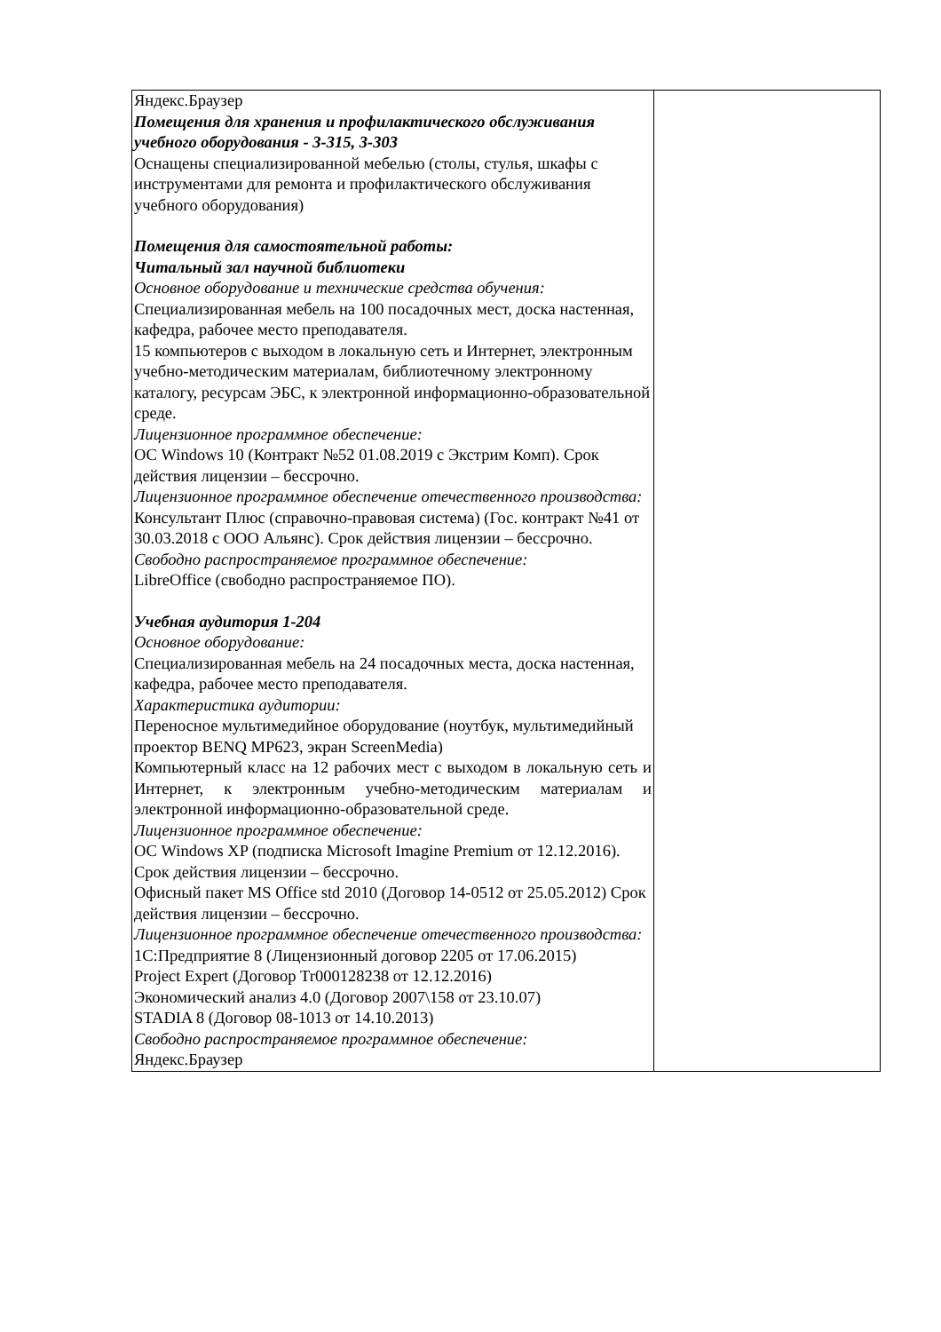| Яндекс.Браузер Помещения для хранения и профилактического обслуживания учебного оборудования - 3-315, 3-303 Оснащены специализированной мебелью (столы, стулья, шкафы с инструментами для ремонта и профилактического обслуживания учебного оборудования) Помещения для самостоятельной работы: Читальный зал научной библиотеки Основное оборудование и технические средства обучения: Специализированная мебель на 100 посадочных мест, доска настенная, кафедра, рабочее место преподавателя. 15 компьютеров с выходом в локальную сеть и Интернет, электронным учебно-методическим материалам, библиотечному электронному каталогу, ресурсам ЭБС, к электронной информационно-образовательной среде. Лицензионное программное обеспечение: ОС Windows 10 (Контракт №52 01.08.2019 с Экстрим Комп). Срок действия лицензии – бессрочно. Лицензионное программное обеспечение отечественного производства: Консультант Плюс (справочно-правовая система) (Гос. контракт №41 от 30.03.2018 с ООО Альянс). Срок действия лицензии – бессрочно. Свободно распространяемое программное обеспечение: LibreOffice (свободно распространяемое ПО). Учебная аудитория 1-204 Основное оборудование: Специализированная мебель на 24 посадочных места, доска настенная, кафедра, рабочее место преподавателя. Характеристика аудитории: Переносное мультимедийное оборудование (ноутбук, мультимедийный проектор BENQ MP623, экран ScreenMedia) Компьютерный класс на 12 рабочих мест с выходом в локальную сеть и Интернет, к электронным учебно-методическим материалам и электронной информационно-образовательной среде. Лицензионное программное обеспечение: ОС Windows XP (подписка Microsoft Imagine Premium от 12.12.2016). Срок действия лицензии – бессрочно. Офисный пакет MS Office std 2010 (Договор 14-0512 от 25.05.2012) Срок действия лицензии – бессрочно. Лицензионное программное обеспечение отечественного производства: 1С:Предприятие 8 (Лицензионный договор 2205 от 17.06.2015) Project Expert (Договор Tr000128238 от 12.12.2016) Экономический анализ 4.0 (Договор 2007\158 от 23.10.07) STADIA 8 (Договор 08-1013 от 14.10.2013) Свободно распространяемое программное обеспечение: Яндекс.Браузер | |